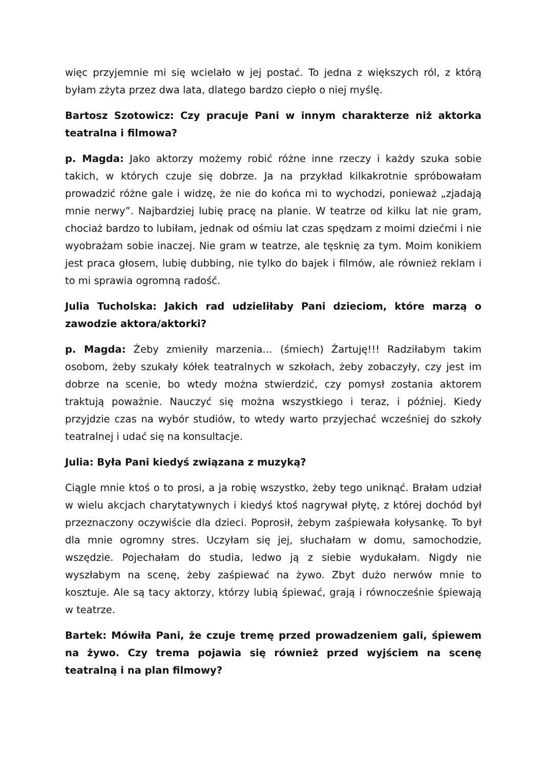więc przyjemnie mi się wcielało w jej postać. To jedna z większych ról, z którą byłam zżyta przez dwa lata, dlatego bardzo ciepło o niej myślę.
Bartosz Szotowicz: Czy pracuje Pani w innym charakterze niż aktorka teatralna i filmowa?
p. Magda: Jako aktorzy możemy robić różne inne rzeczy i każdy szuka sobie takich, w których czuje się dobrze. Ja na przykład kilkakrotnie spróbowałam prowadzić różne gale i widzę, że nie do końca mi to wychodzi, ponieważ „zjadają mnie nerwy”. Najbardziej lubię pracę na planie. W teatrze od kilku lat nie gram, chociaż bardzo to lubiłam, jednak od ośmiu lat czas spędzam z moimi dziećmi i nie wyobrażam sobie inaczej. Nie gram w teatrze, ale tęsknię za tym. Moim konikiem jest praca głosem, lubię dubbing, nie tylko do bajek i filmów, ale również reklam i to mi sprawia ogromną radość.
Julia Tucholska: Jakich rad udzieliłaby Pani dzieciom, które marzą o zawodzie aktora/aktorki?
p. Magda: Żeby zmieniły marzenia… (śmiech) Żartuję!!! Radziłabym takim osobom, żeby szukały kółek teatralnych w szkołach, żeby zobaczyły, czy jest im dobrze na scenie, bo wtedy można stwierdzić, czy pomysł zostania aktorem traktują poważnie. Nauczyć się można wszystkiego i teraz, i później. Kiedy przyjdzie czas na wybór studiów, to wtedy warto przyjechać wcześniej do szkoły teatralnej i udać się na konsultacje.
Julia: Była Pani kiedyś związana z muzyką?
Ciągle mnie ktoś o to prosi, a ja robię wszystko, żeby tego uniknąć. Brałam udział w wielu akcjach charytatywnych i kiedyś ktoś nagrywał płytę, z której dochód był przeznaczony oczywiście dla dzieci. Poprosił, żebym zaśpiewała kołysankę. To był dla mnie ogromny stres. Uczyłam się jej, słuchałam w domu, samochodzie, wszędzie. Pojechałam do studia, ledwo ją z siebie wydukałam. Nigdy nie wyszłabym na scenę, żeby zaśpiewać na żywo. Zbyt dużo nerwów mnie to kosztuje. Ale są tacy aktorzy, którzy lubią śpiewać, grają i równocześnie śpiewają w teatrze.
Bartek: Mówiła Pani, że czuje tremę przed prowadzeniem gali, śpiewem na żywo. Czy trema pojawia się również przed wyjściem na scenę teatralną i na plan filmowy?